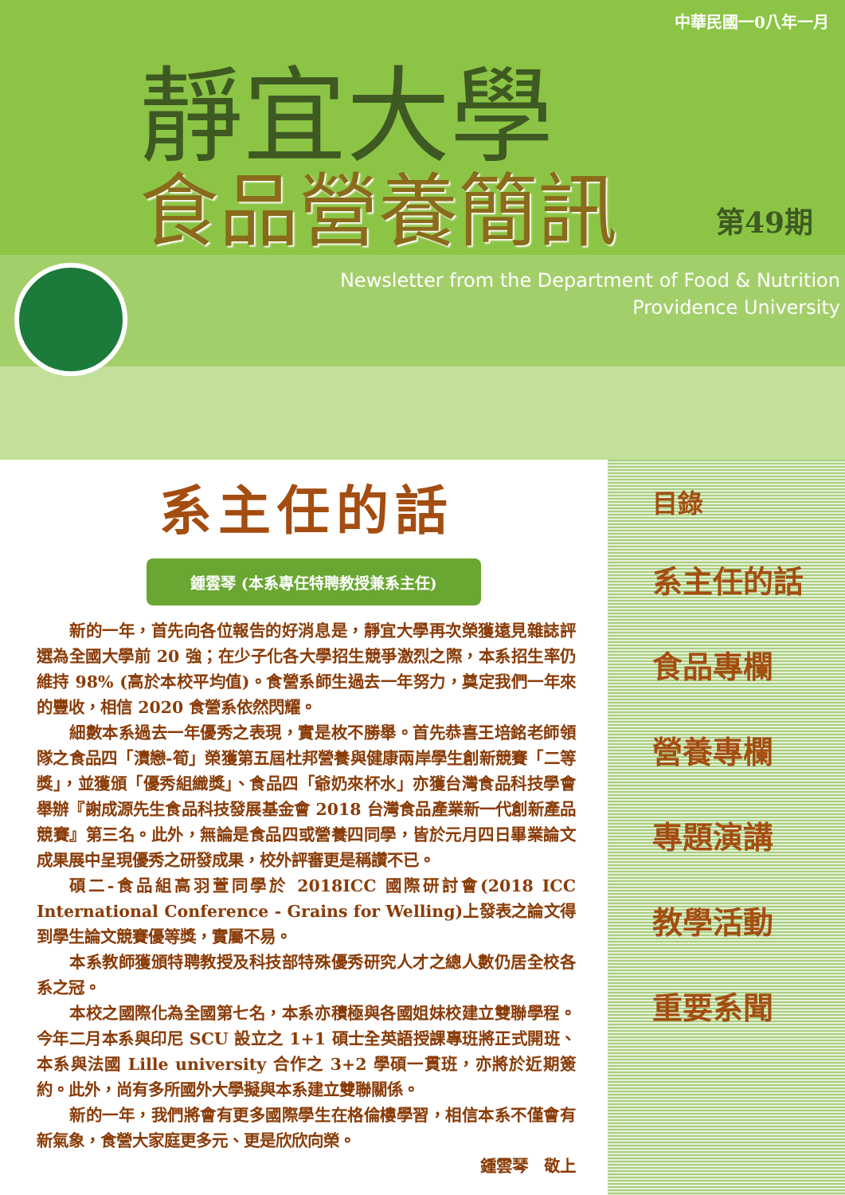中華民國一0八年一月
靜宜大學
第49期
食品營養簡訊
Newsletter from the Department of Food & Nutrition
Providence University
系主任的話
鍾雲琴 (本系專任特聘教授兼系主任)
新的一年，首先向各位報告的好消息是，靜宜大學再次榮獲遠見雜誌評選為全國大學前 20 強；在少子化各大學招生競爭激烈之際，本系招生率仍維持 98% (高於本校平均值)。食營系師生過去一年努力，奠定我們一年來的豐收，相信 2020 食營系依然閃耀。
細數本系過去一年優秀之表現，實是枚不勝舉。首先恭喜王培銘老師領隊之食品四「漬戀-筍」榮獲第五屆杜邦營養與健康兩岸學生創新競賽「二等獎」，並獲頒「優秀組織獎」、食品四「爺奶來杯水」亦獲台灣食品科技學會舉辦『謝成源先生食品科技發展基金會 2018 台灣食品產業新一代創新產品競賽』第三名。此外，無論是食品四或營養四同學，皆於元月四日畢業論文成果展中呈現優秀之研發成果，校外評審更是稱讚不已。
碩二-食品組高羽萱同學於 2018ICC 國際研討會(2018 ICC International Conference - Grains for Welling)上發表之論文得到學生論文競賽優等獎，實屬不易。
本系教師獲頒特聘教授及科技部特殊優秀研究人才之總人數仍居全校各系之冠。
本校之國際化為全國第七名，本系亦積極與各國姐妹校建立雙聯學程。今年二月本系與印尼 SCU 設立之 1+1 碩士全英語授課專班將正式開班、本系與法國 Lille university 合作之 3+2 學碩一貫班，亦將於近期簽約。此外，尚有多所國外大學擬與本系建立雙聯關係。
新的一年，我們將會有更多國際學生在格倫樓學習，相信本系不僅會有新氣象，食營大家庭更多元、更是欣欣向榮。
鍾雲琴　敬上
目錄
系主任的話
食品專欄
營養專欄
專題演講
教學活動
重要系聞